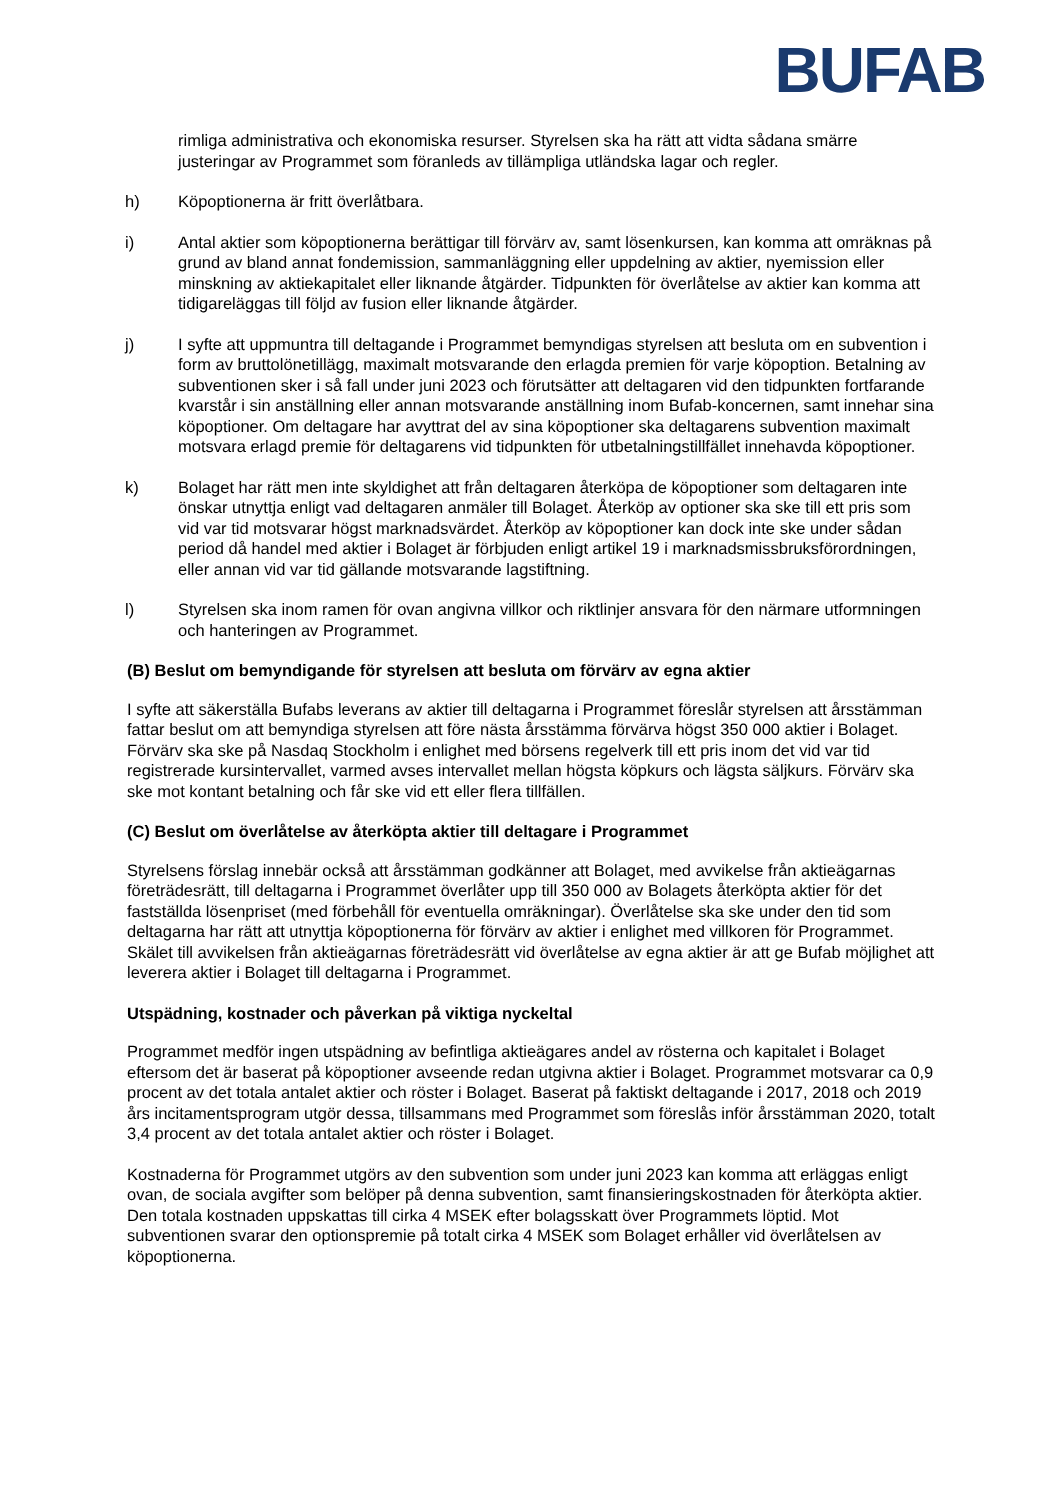BUFAB
rimliga administrativa och ekonomiska resurser. Styrelsen ska ha rätt att vidta sådana smärre justeringar av Programmet som föranleds av tillämpliga utländska lagar och regler.
h) Köpoptionerna är fritt överlåtbara.
i) Antal aktier som köpoptionerna berättigar till förvärv av, samt lösenkursen, kan komma att omräknas på grund av bland annat fondemission, sammanläggning eller uppdelning av aktier, nyemission eller minskning av aktiekapitalet eller liknande åtgärder. Tidpunkten för överlåtelse av aktier kan komma att tidigareläggas till följd av fusion eller liknande åtgärder.
j) I syfte att uppmuntra till deltagande i Programmet bemyndigas styrelsen att besluta om en subvention i form av bruttolönetillägg, maximalt motsvarande den erlagda premien för varje köpoption. Betalning av subventionen sker i så fall under juni 2023 och förutsätter att deltagaren vid den tidpunkten fortfarande kvarstår i sin anställning eller annan motsvarande anställning inom Bufab-koncernen, samt innehar sina köpoptioner. Om deltagare har avyttrat del av sina köpoptioner ska deltagarens subvention maximalt motsvara erlagd premie för deltagarens vid tidpunkten för utbetalningstillfället innehavda köpoptioner.
k) Bolaget har rätt men inte skyldighet att från deltagaren återköpa de köpoptioner som deltagaren inte önskar utnyttja enligt vad deltagaren anmäler till Bolaget. Återköp av optioner ska ske till ett pris som vid var tid motsvarar högst marknadsvärdet. Återköp av köpoptioner kan dock inte ske under sådan period då handel med aktier i Bolaget är förbjuden enligt artikel 19 i marknadsmissbruksförordningen, eller annan vid var tid gällande motsvarande lagstiftning.
l) Styrelsen ska inom ramen för ovan angivna villkor och riktlinjer ansvara för den närmare utformningen och hanteringen av Programmet.
(B) Beslut om bemyndigande för styrelsen att besluta om förvärv av egna aktier
I syfte att säkerställa Bufabs leverans av aktier till deltagarna i Programmet föreslår styrelsen att årsstämman fattar beslut om att bemyndiga styrelsen att före nästa årsstämma förvärva högst 350 000 aktier i Bolaget. Förvärv ska ske på Nasdaq Stockholm i enlighet med börsens regelverk till ett pris inom det vid var tid registrerade kursintervallet, varmed avses intervallet mellan högsta köpkurs och lägsta säljkurs. Förvärv ska ske mot kontant betalning och får ske vid ett eller flera tillfällen.
(C) Beslut om överlåtelse av återköpta aktier till deltagare i Programmet
Styrelsens förslag innebär också att årsstämman godkänner att Bolaget, med avvikelse från aktieägarnas företrädesrätt, till deltagarna i Programmet överlåter upp till 350 000 av Bolagets återköpta aktier för det fastställda lösenpriset (med förbehåll för eventuella omräkningar). Överlåtelse ska ske under den tid som deltagarna har rätt att utnyttja köpoptionerna för förvärv av aktier i enlighet med villkoren för Programmet. Skälet till avvikelsen från aktieägarnas företrädesrätt vid överlåtelse av egna aktier är att ge Bufab möjlighet att leverera aktier i Bolaget till deltagarna i Programmet.
Utspädning, kostnader och påverkan på viktiga nyckeltal
Programmet medför ingen utspädning av befintliga aktieägares andel av rösterna och kapitalet i Bolaget eftersom det är baserat på köpoptioner avseende redan utgivna aktier i Bolaget. Programmet motsvarar ca 0,9 procent av det totala antalet aktier och röster i Bolaget. Baserat på faktiskt deltagande i 2017, 2018 och 2019 års incitamentsprogram utgör dessa, tillsammans med Programmet som föreslås inför årsstämman 2020, totalt 3,4 procent av det totala antalet aktier och röster i Bolaget.
Kostnaderna för Programmet utgörs av den subvention som under juni 2023 kan komma att erläggas enligt ovan, de sociala avgifter som belöper på denna subvention, samt finansieringskostnaden för återköpta aktier. Den totala kostnaden uppskattas till cirka 4 MSEK efter bolagsskatt över Programmets löptid. Mot subventionen svarar den optionspremie på totalt cirka 4 MSEK som Bolaget erhåller vid överlåtelsen av köpoptionerna.